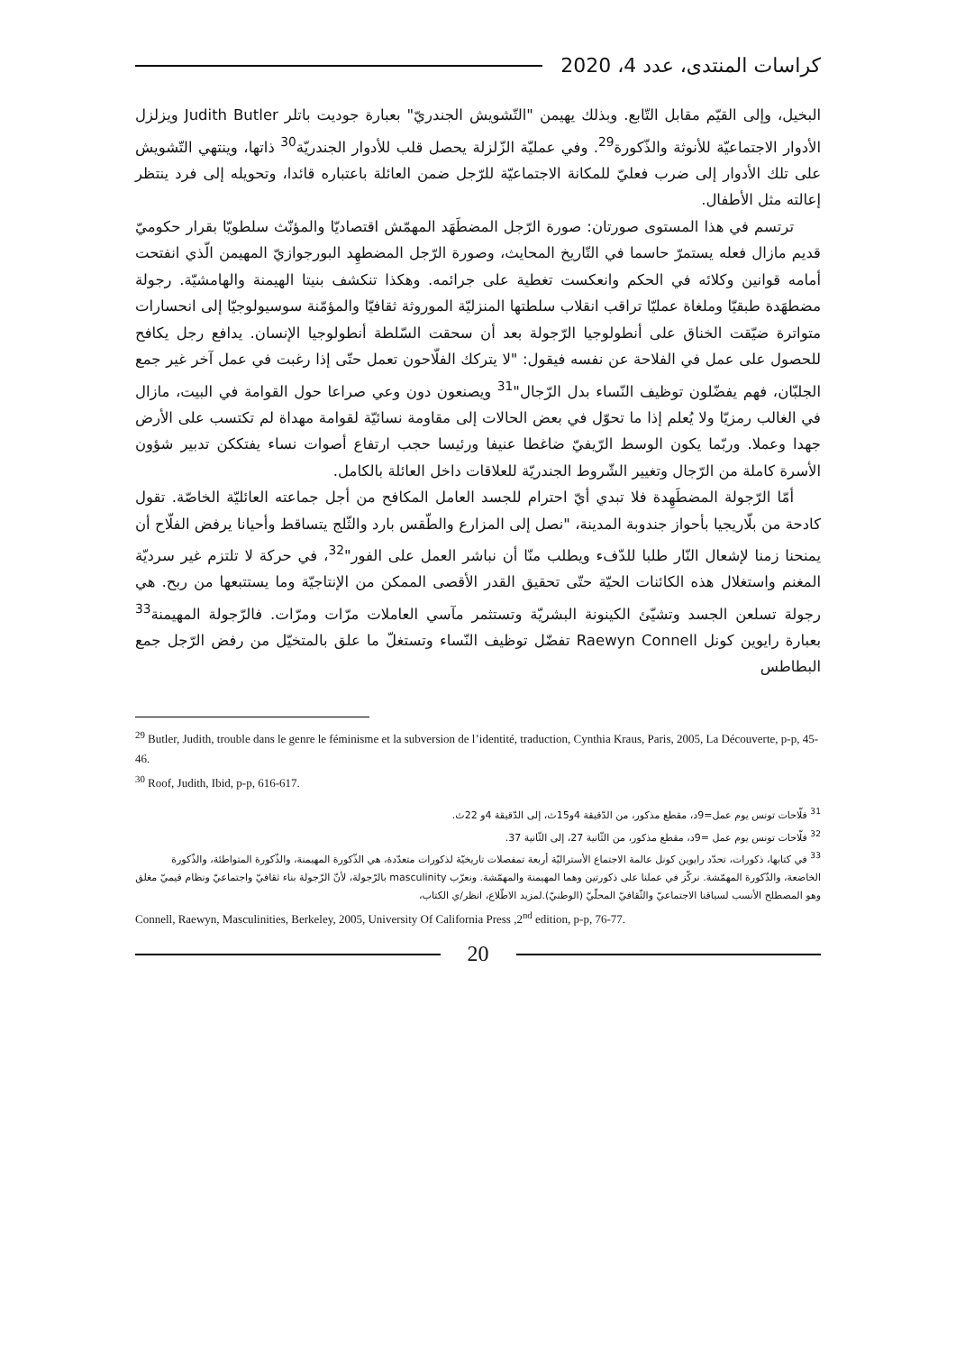كراسات المنتدى، عدد 4، 2020
البخيل، وإلى القيّم مقابل التّابع. وبذلك يهيمن "التّشويش الجندريّ" بعبارة جوديت باتلر Judith Butler ويزلزل الأدوار الاجتماعيّة للأنوثة والذّكورة<sup>29</sup>. وفي عمليّة الزّلزلة يحصل قلب للأدوار الجندريّة<sup>30</sup> ذاتها، وينتهي التّشويش على تلك الأدوار إلى ضرب فعليّ للمكانة الاجتماعيّة للرّجل ضمن العائلة باعتباره قائدا، وتحويله إلى فرد ينتظر إعالته مثل الأطفال.
ترتسم في هذا المستوى صورتان: صورة الرّجل المضطَهَد المهمّش اقتصاديّا والمؤنّث سلطويّا بقرار حكوميّ قديم مازال فعله يستمرّ حاسما في التّاريخ المحايث، وصورة الرّجل المضطهِد البورجوازيّ المهيمن الّذي انفتحت أمامه قوانين وكلائه في الحكم وانعكست تغطية على جرائمه. وهكذا تنكشف بنيتا الهيمنة والهامشيّة. رجولة مضطهَدة طبقيّا وملغاة عمليّا تراقب انقلاب سلطتها المنزليّة الموروثة ثقافيّا والمؤمّنة سوسيولوجيّا إلى انحسارات متواترة ضيّقت الخناق على أنطولوجيا الرّجولة بعد أن سحقت السّلطة أنطولوجيا الإنسان. يدافع رجل يكافح للحصول على عمل في الفلاحة عن نفسه فيقول: "لا يتركك الفلّاحون تعمل حتّى إذا رغبت في عمل آخر غير جمع الجلبّان، فهم يفضّلون توظيف النّساء بدل الرّجال"<sup>31</sup> ويصنعون دون وعي صراعا حول القوامة في البيت، مازال في الغالب رمزيّا ولا يُعلم إذا ما تحوّل في بعض الحالات إلى مقاومة نسائيّة لقوامة مهداة لم تكتسب على الأرض جهدا وعملا. وربّما يكون الوسط الرّيفيّ ضاغطا عنيفا ورئيسا حجب ارتفاع أصوات نساء يفتككن تدبير شؤون الأسرة كاملة من الرّجال وتغيير الشّروط الجندريّة للعلاقات داخل العائلة بالكامل.
أمّا الرّجولة المضطَهِدة فلا تبدي أيّ احترام للجسد العامل المكافح من أجل جماعته العائليّة الخاصّة. تقول كادحة من بلّاريجيا بأحواز جندوبة المدينة، "نصل إلى المزارع والطّقس بارد والثّلج يتساقط وأحيانا يرفض الفلّاح أن يمنحنا زمنا لإشعال النّار طلبا للدّفء ويطلب منّا أن نباشر العمل على الفور"<sup>32</sup>، في حركة لا تلتزم غير سرديّة المغنم واستغلال هذه الكائنات الحيّة حتّى تحقيق القدر الأقصى الممكن من الإنتاجيّة وما يستتبعها من ربح. هي رجولة تسلعن الجسد وتشيّئ الكينونة البشريّة وتستثمر مآسي العاملات مرّات ومرّات. فالرّجولة المهيمنة<sup>33</sup> بعبارة رايوين كونل Raewyn Connell تفضّل توظيف النّساء وتستغلّ ما علق بالمتخيّل من رفض الرّجل جمع البطاطس
<sup>29</sup> Butler, Judith, trouble dans le genre le féminisme et la subversion de l’identité, traduction, Cynthia Kraus, Paris, 2005, La Découverte, p-p, 45-46.
<sup>30</sup> Roof, Judith, Ibid, p-p, 616-617.
<sup>31</sup> فلّاحات تونس يوم عمل=9د، مقطع مذكور، من الدّقيقة 4و15ث، إلى الدّقيقة 4و 22ث.
<sup>32</sup> فلّاحات تونس يوم عمل =9د، مقطع مذكور، من الثّانية 27، إلى الثّانية 37.
<sup>33</sup> في كتابها، ذكورات، تحدّد رايوين كونل عالمة الاجتماع الأستراليّة أربعة تمفصلات تاريخيّة لذكورات متعدّدة، هي الذّكورة المهيمنة، والذّكورة المتواطئة، والذّكورة الخاضعة، والذّكورة المهمّشة. نركّز في عملنا على ذكورتين وهما المهيمنة والمهمّشة. ونعرّب masculinity بالرّجولة، لأنّ الرّجولة بناء ثقافيّ واجتماعيّ ونظام قيميّ مغلق وهو المصطلح الأنسب لسياقنا الاجتماعيّ والثّقافيّ المحلّيّ (الوطنيّ).لمزيد الاطّلاع، انظر/ي الكتاب،
Connell, Raewyn, Masculinities, Berkeley, 2005, University Of California Press ,2<sup>nd</sup> edition, p-p, 76-77.
20